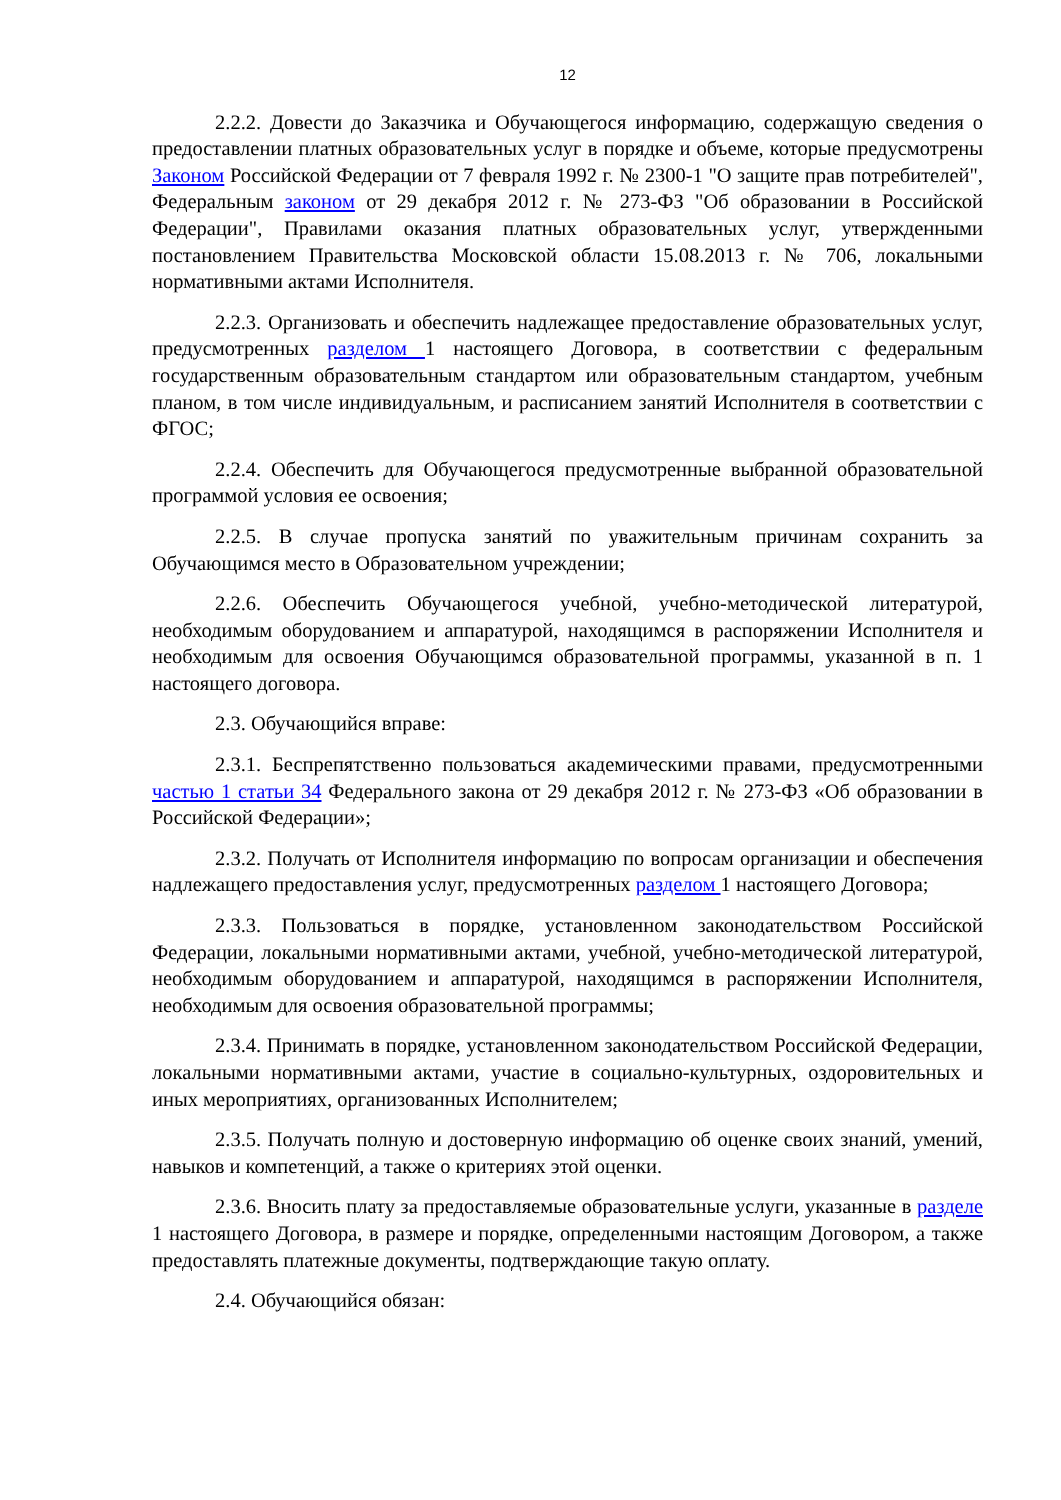12
2.2.2. Довести до Заказчика и Обучающегося информацию, содержащую сведения о предоставлении платных образовательных услуг в порядке и объеме, которые предусмотрены Законом Российской Федерации от 7 февраля 1992 г. № 2300-1 "О защите прав потребителей", Федеральным законом от 29 декабря 2012 г. № 273-ФЗ "Об образовании в Российской Федерации", Правилами оказания платных образовательных услуг, утвержденными постановлением Правительства Московской области 15.08.2013 г. № 706, локальными нормативными актами Исполнителя.
2.2.3. Организовать и обеспечить надлежащее предоставление образовательных услуг, предусмотренных разделом 1 настоящего Договора, в соответствии с федеральным государственным образовательным стандартом или образовательным стандартом, учебным планом, в том числе индивидуальным, и расписанием занятий Исполнителя в соответствии с ФГОС;
2.2.4. Обеспечить для Обучающегося предусмотренные выбранной образовательной программой условия ее освоения;
2.2.5. В случае пропуска занятий по уважительным причинам сохранить за Обучающимся место в Образовательном учреждении;
2.2.6. Обеспечить Обучающегося учебной, учебно-методической литературой, необходимым оборудованием и аппаратурой, находящимся в распоряжении Исполнителя и необходимым для освоения Обучающимся образовательной программы, указанной в п. 1 настоящего договора.
2.3. Обучающийся вправе:
2.3.1. Беспрепятственно пользоваться академическими правами, предусмотренными частью 1 статьи 34 Федерального закона от 29 декабря 2012 г. № 273-ФЗ «Об образовании в Российской Федерации»;
2.3.2. Получать от Исполнителя информацию по вопросам организации и обеспечения надлежащего предоставления услуг, предусмотренных разделом 1 настоящего Договора;
2.3.3. Пользоваться в порядке, установленном законодательством Российской Федерации, локальными нормативными актами, учебной, учебно-методической литературой, необходимым оборудованием и аппаратурой, находящимся в распоряжении Исполнителя, необходимым для освоения образовательной программы;
2.3.4. Принимать в порядке, установленном законодательством Российской Федерации, локальными нормативными актами, участие в социально-культурных, оздоровительных и иных мероприятиях, организованных Исполнителем;
2.3.5. Получать полную и достоверную информацию об оценке своих знаний, умений, навыков и компетенций, а также о критериях этой оценки.
2.3.6. Вносить плату за предоставляемые образовательные услуги, указанные в разделе 1 настоящего Договора, в размере и порядке, определенными настоящим Договором, а также предоставлять платежные документы, подтверждающие такую оплату.
2.4. Обучающийся обязан: